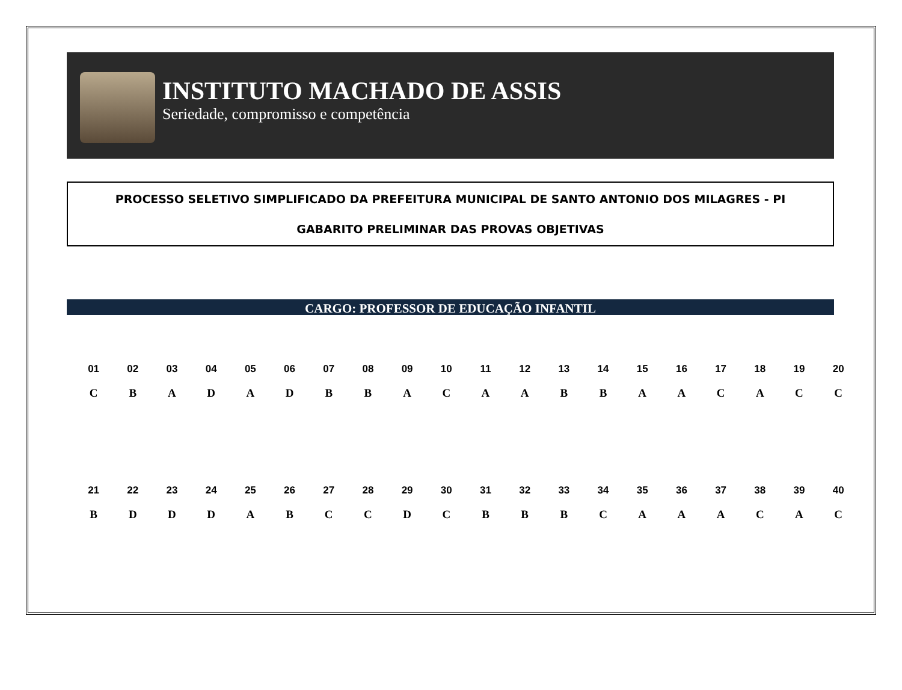INSTITUTO MACHADO DE ASSIS
Seriedade, compromisso e competência
PROCESSO SELETIVO SIMPLIFICADO DA PREFEITURA MUNICIPAL DE SANTO ANTONIO DOS MILAGRES - PI
GABARITO PRELIMINAR DAS PROVAS OBJETIVAS
CARGO: PROFESSOR DE EDUCAÇÃO INFANTIL
| 01 | 02 | 03 | 04 | 05 | 06 | 07 | 08 | 09 | 10 | 11 | 12 | 13 | 14 | 15 | 16 | 17 | 18 | 19 | 20 |
| --- | --- | --- | --- | --- | --- | --- | --- | --- | --- | --- | --- | --- | --- | --- | --- | --- | --- | --- | --- |
| C | B | A | D | A | D | B | B | A | C | A | A | B | B | A | A | C | A | C | C |
| 21 | 22 | 23 | 24 | 25 | 26 | 27 | 28 | 29 | 30 | 31 | 32 | 33 | 34 | 35 | 36 | 37 | 38 | 39 | 40 |
| B | D | D | D | A | B | C | C | D | C | B | B | B | C | A | A | A | C | A | C |